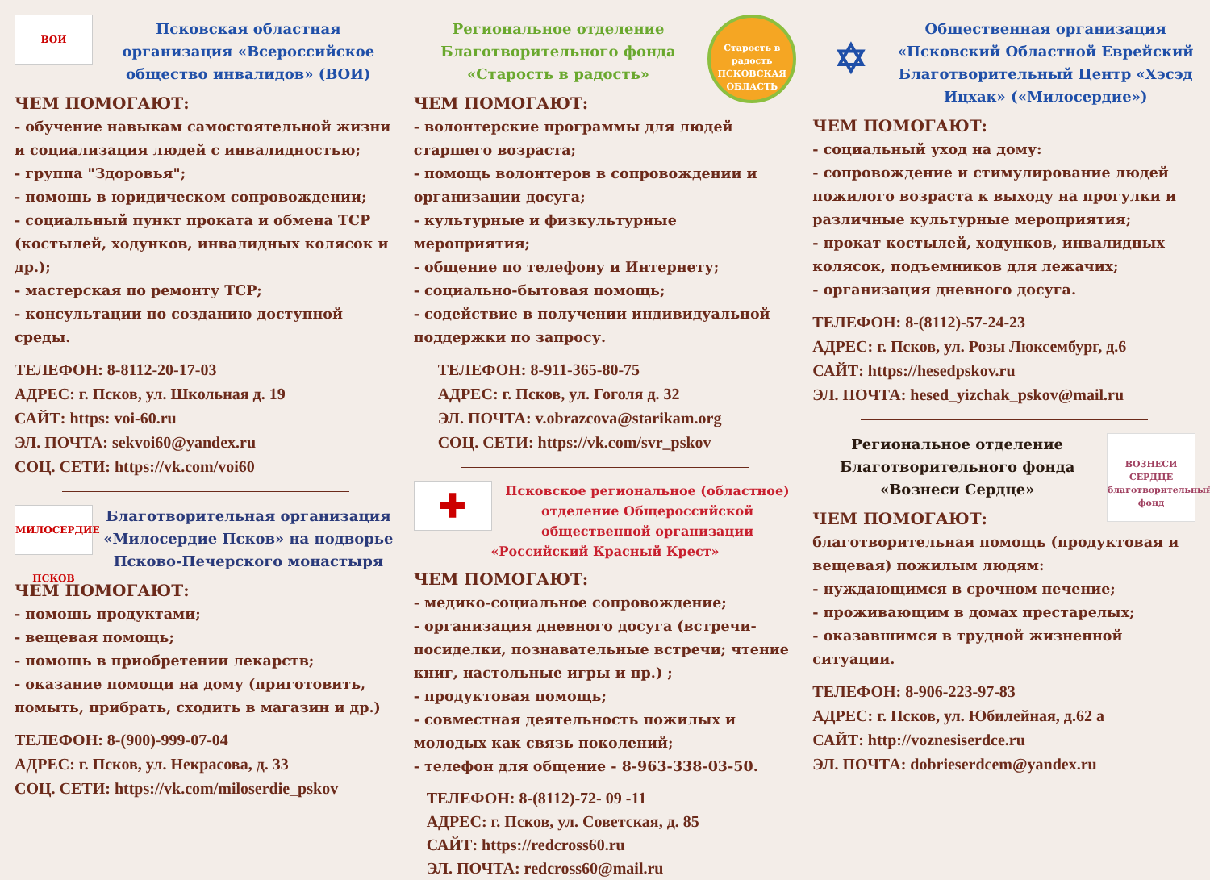ВОИ
Псковская областная организация «Всероссийское общество инвалидов» (ВОИ)
ЧЕМ ПОМОГАЮТ:
- обучение навыкам самостоятельной жизни и социализация людей с инвалидностью;
- группа "Здоровья";
- помощь в юридическом сопровождении;
- социальный пункт проката и обмена ТСР (костылей, ходунков, инвалидных колясок и др.);
- мастерская по ремонту ТСР;
- консультации по созданию доступной среды.
ТЕЛЕФОН: 8-8112-20-17-03
АДРЕС: г. Псков, ул. Школьная д. 19
САЙТ: https: voi-60.ru
ЭЛ. ПОЧТА: sekvoi60@yandex.ru
СОЦ. СЕТИ: https://vk.com/voi60
МИЛОСЕРДИЕ ПСКОВ
Благотворительная организация «Милосердие Псков» на подворье Псково-Печерского монастыря
ЧЕМ ПОМОГАЮТ:
- помощь продуктами;
- вещевая помощь;
- помощь в приобретении лекарств;
- оказание помощи на дому (приготовить, помыть, прибрать, сходить в магазин и др.)
ТЕЛЕФОН: 8-(900)-999-07-04
АДРЕС: г. Псков, ул. Некрасова, д. 33
СОЦ. СЕТИ: https://vk.com/miloserdie_pskov
Старость в радость
ПСКОВСКАЯ ОБЛАСТЬ
Региональное отделение Благотворительного фонда «Старость в радость»
ЧЕМ ПОМОГАЮТ:
- волонтерские программы для людей старшего возраста;
- помощь волонтеров в сопровождении и организации досуга;
- культурные и физкультурные мероприятия;
- общение по телефону и Интернету;
- социально-бытовая помощь;
- содействие в получении индивидуальной поддержки по запросу.
ТЕЛЕФОН: 8-911-365-80-75
АДРЕС: г. Псков, ул. Гоголя д. 32
ЭЛ. ПОЧТА: v.obrazcova@starikam.org
СОЦ. СЕТИ: https://vk.com/svr_pskov
✚
Псковское региональное (областное) отделение Общероссийской общественной организации «Российский Красный Крест»
ЧЕМ ПОМОГАЮТ:
- медико-социальное сопровождение;
- организация дневного досуга (встречи-посиделки, познавательные встречи; чтение книг, настольные игры и пр.) ;
- продуктовая помощь;
- совместная деятельность пожилых и молодых как связь поколений;
- телефон для общение - 8-963-338-03-50.
ТЕЛЕФОН: 8-(8112)-72- 09 -11
АДРЕС: г. Псков, ул. Советская, д. 85
САЙТ: https://redcross60.ru
ЭЛ. ПОЧТА: redcross60@mail.ru
✡
Общественная организация «Псковский Областной Еврейский Благотворительный Центр «Хэсэд Ицхак» («Милосердие»)
ЧЕМ ПОМОГАЮТ:
- социальный уход на дому:
- сопровождение и стимулирование людей пожилого возраста к выходу на прогулки и различные культурные мероприятия;
- прокат костылей, ходунков, инвалидных колясок, подъемников для лежачих;
- организация дневного досуга.
ТЕЛЕФОН: 8-(8112)-57-24-23
АДРЕС: г. Псков, ул. Розы Люксембург, д.6
САЙТ: https://hesedpskov.ru
ЭЛ. ПОЧТА: hesed_yizchak_pskov@mail.ru
ВОЗНЕСИ СЕРДЦЕ
благотворительный фонд
Региональное отделение Благотворительного фонда «Вознеси Сердце»
ЧЕМ ПОМОГАЮТ:
благотворительная помощь (продуктовая и вещевая) пожилым людям:
- нуждающимся в срочном печение;
- проживающим в домах престарелых;
- оказавшимся в трудной жизненной ситуации.
ТЕЛЕФОН: 8-906-223-97-83
АДРЕС: г. Псков, ул. Юбилейная, д.62 а
САЙТ: http://voznesiserdce.ru
ЭЛ. ПОЧТА: dobrieserdcem@yandex.ru